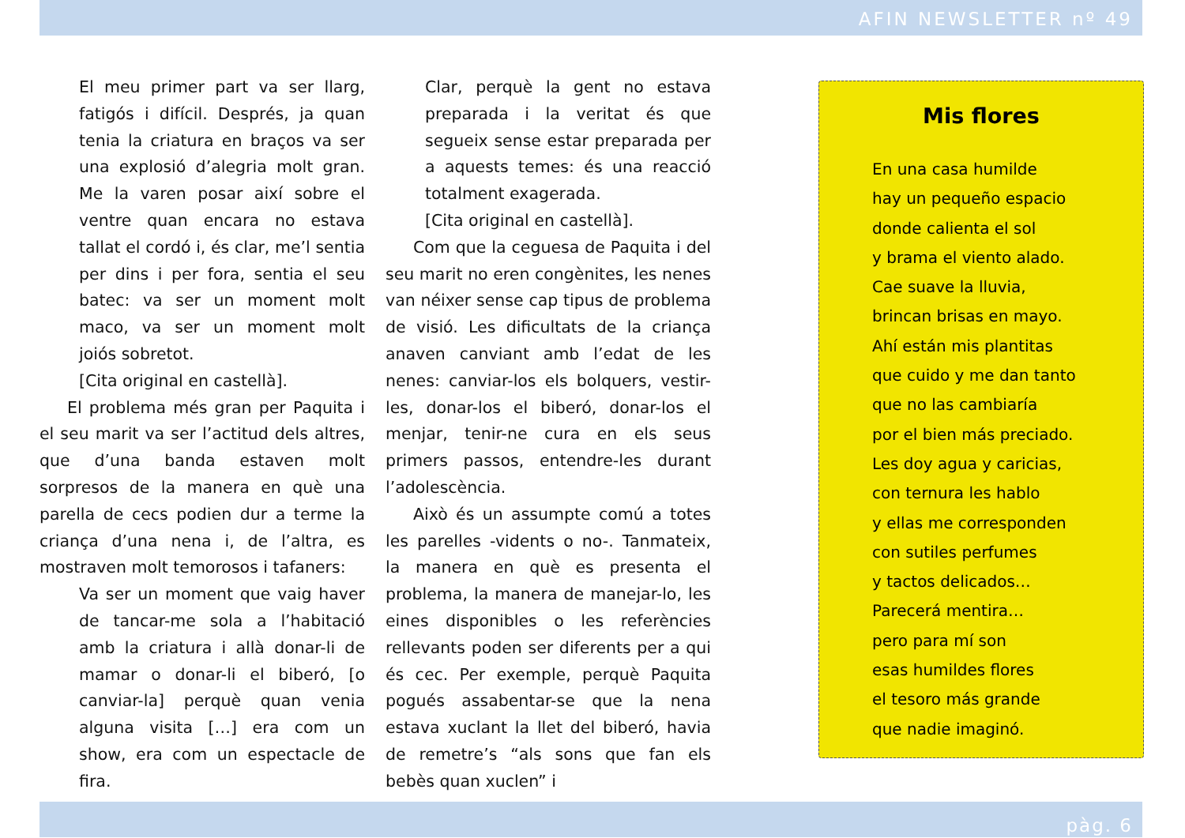AFIN NEWSLETTER nº 49
El meu primer part va ser llarg, fatigós i difícil. Després, ja quan tenia la criatura en braços va ser una explosió d’alegria molt gran. Me la varen posar així sobre el ventre quan encara no estava tallat el cordó i, és clar, me’l sentia per dins i per fora, sentia el seu batec: va ser un moment molt maco, va ser un moment molt joiós sobretot.
[Cita original en castellà].
El problema més gran per Paquita i el seu marit va ser l’actitud dels altres, que d’una banda estaven molt sorpresos de la manera en què una parella de cecs podien dur a terme la criança d’una nena i, de l’altra, es mostraven molt temorosos i tafaners:
Va ser un moment que vaig haver de tancar-me sola a l’habitació amb la criatura i allà donar-li de mamar o donar-li el biberó, [o canviar-la] perquè quan venia alguna visita […] era com un show, era com un espectacle de fira.
Clar, perquè la gent no estava preparada i la veritat és que segueix sense estar preparada per a aquests temes: és una reacció totalment exagerada.
[Cita original en castellà].
Com que la ceguesa de Paquita i del seu marit no eren congènites, les nenes van néixer sense cap tipus de problema de visió. Les dificultats de la criança anaven canviant amb l’edat de les nenes: canviar-los els bolquers, vestir-les, donar-los el biberó, donar-los el menjar, tenir-ne cura en els seus primers passos, entendre-les durant l’adolescència.
Això és un assumpte comú a totes les parelles -vidents o no-. Tanmateix, la manera en què es presenta el problema, la manera de manejar-lo, les eines disponibles o les referències rellevants poden ser diferents per a qui és cec. Per exemple, perquè Paquita pogués assabentar-se que la nena estava xuclant la llet del biberó, havia de remetre’s “als sons que fan els bebès quan xuclen” i
Mis flores
En una casa humilde
hay un pequeño espacio
donde calienta el sol
y brama el viento alado.
Cae suave la lluvia,
brincan brisas en mayo.
Ahí están mis plantitas
que cuido y me dan tanto
que no las cambiaría
por el bien más preciado.
Les doy agua y caricias,
con ternura les hablo
y ellas me corresponden
con sutiles perfumes
y tactos delicados…
Parecerá mentira…
pero para mí son
esas humildes flores
el tesoro más grande
que nadie imaginó.
pàg. 6